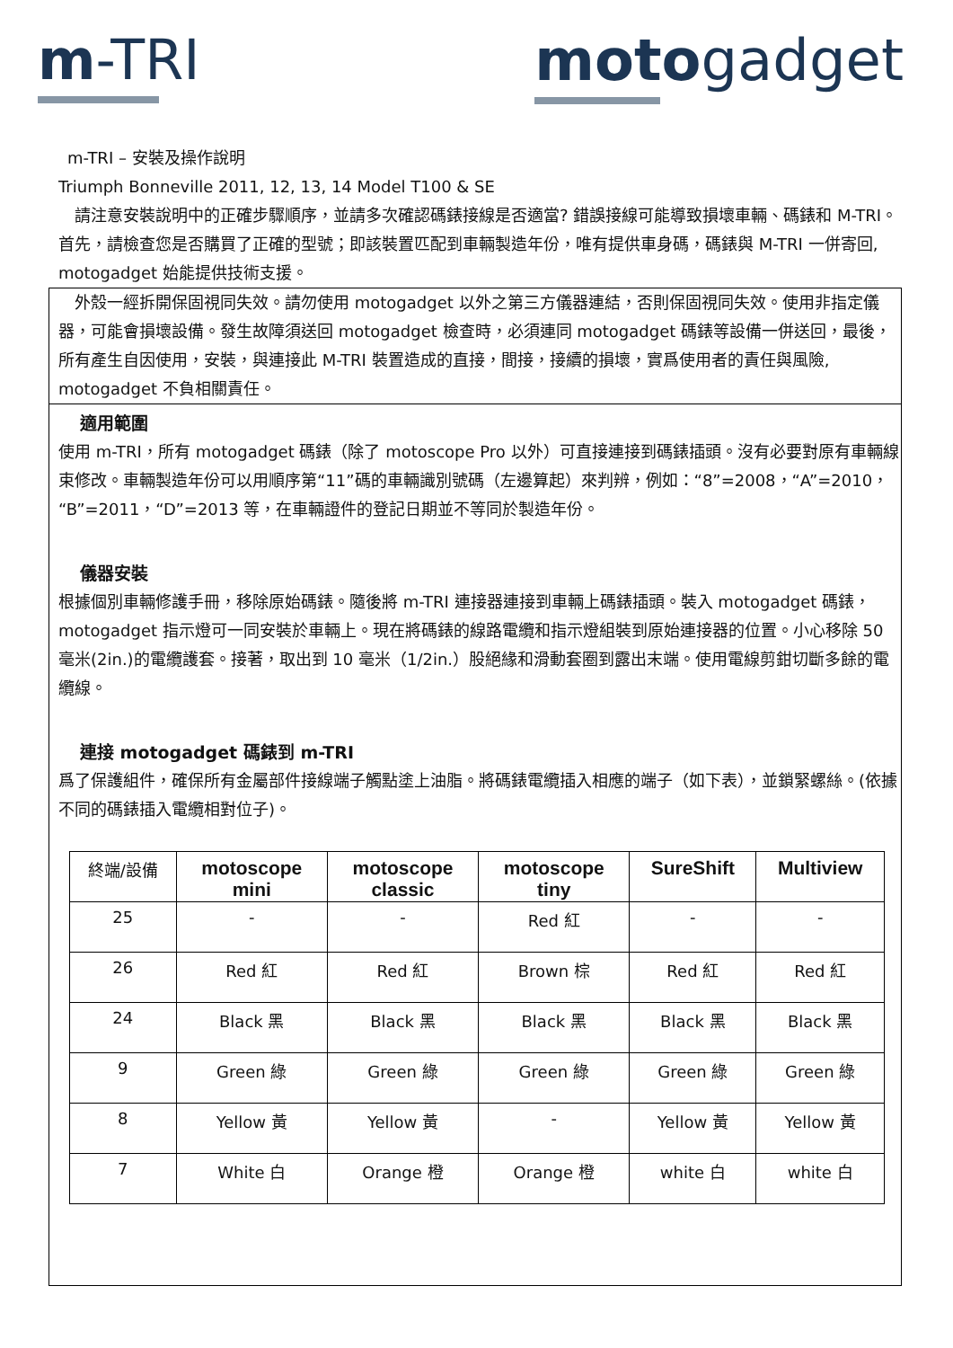m-TRI motogadget
m-TRI – 安裝及操作說明
Triumph Bonneville 2011, 12, 13, 14 Model T100 & SE
　請注意安裝說明中的正確步驟順序，並請多次確認碼錶接線是否適當? 錯誤接線可能導致損壞車輛、碼錶和 M-TRI。首先，請檢查您是否購買了正確的型號；即該裝置匹配到車輛製造年份，唯有提供車身碼，碼錶與 M-TRI 一併寄回, motogadget 始能提供技術支援。
　外殼一經拆開保固視同失效。請勿使用 motogadget 以外之第三方儀器連結，否則保固視同失效。使用非指定儀器，可能會損壞設備。發生故障須送回 motogadget 檢查時，必須連同 motogadget 碼錶等設備一併送回，最後，所有產生自因使用，安裝，與連接此 M-TRI 裝置造成的直接，間接，接續的損壞，實爲使用者的責任與風險, motogadget 不負相關責任。
適用範圍
使用 m-TRI，所有 motogadget 碼錶（除了 motoscope Pro 以外）可直接連接到碼錶插頭。沒有必要對原有車輛線束修改。車輛製造年份可以用順序第“11”碼的車輛識別號碼（左邊算起）來判辨，例如：“8”=2008，“A”=2010，“B”=2011，“D”=2013 等，在車輛證件的登記日期並不等同於製造年份。
儀器安裝
根據個別車輛修護手冊，移除原始碼錶。隨後將 m-TRI 連接器連接到車輛上碼錶插頭。裝入 motogadget 碼錶，motogadget 指示燈可一同安裝於車輛上。現在將碼錶的線路電纜和指示燈組裝到原始連接器的位置。小心移除 50 毫米(2in.)的電纜護套。接著，取出到 10 毫米（1/2in.）股絕緣和滑動套圈到露出末端。使用電線剪鉗切斷多餘的電纜線。
連接 motogadget 碼錶到 m-TRI
爲了保護組件，確保所有金屬部件接線端子觸點塗上油脂。將碼錶電纜插入相應的端子（如下表），並鎖緊螺絲。(依據不同的碼錶插入電纜相對位子)。
| 終端/設備 | motoscope mini | motoscope classic | motoscope tiny | SureShift | Multiview |
| --- | --- | --- | --- | --- | --- |
| 25 | - | - | Red 紅 | - | - |
| 26 | Red 紅 | Red 紅 | Brown 棕 | Red 紅 | Red 紅 |
| 24 | Black 黑 | Black 黑 | Black 黑 | Black 黑 | Black 黑 |
| 9 | Green 綠 | Green 綠 | Green 綠 | Green 綠 | Green 綠 |
| 8 | Yellow 黃 | Yellow 黃 | - | Yellow 黃 | Yellow 黃 |
| 7 | White 白 | Orange 橙 | Orange 橙 | white 白 | white 白 |